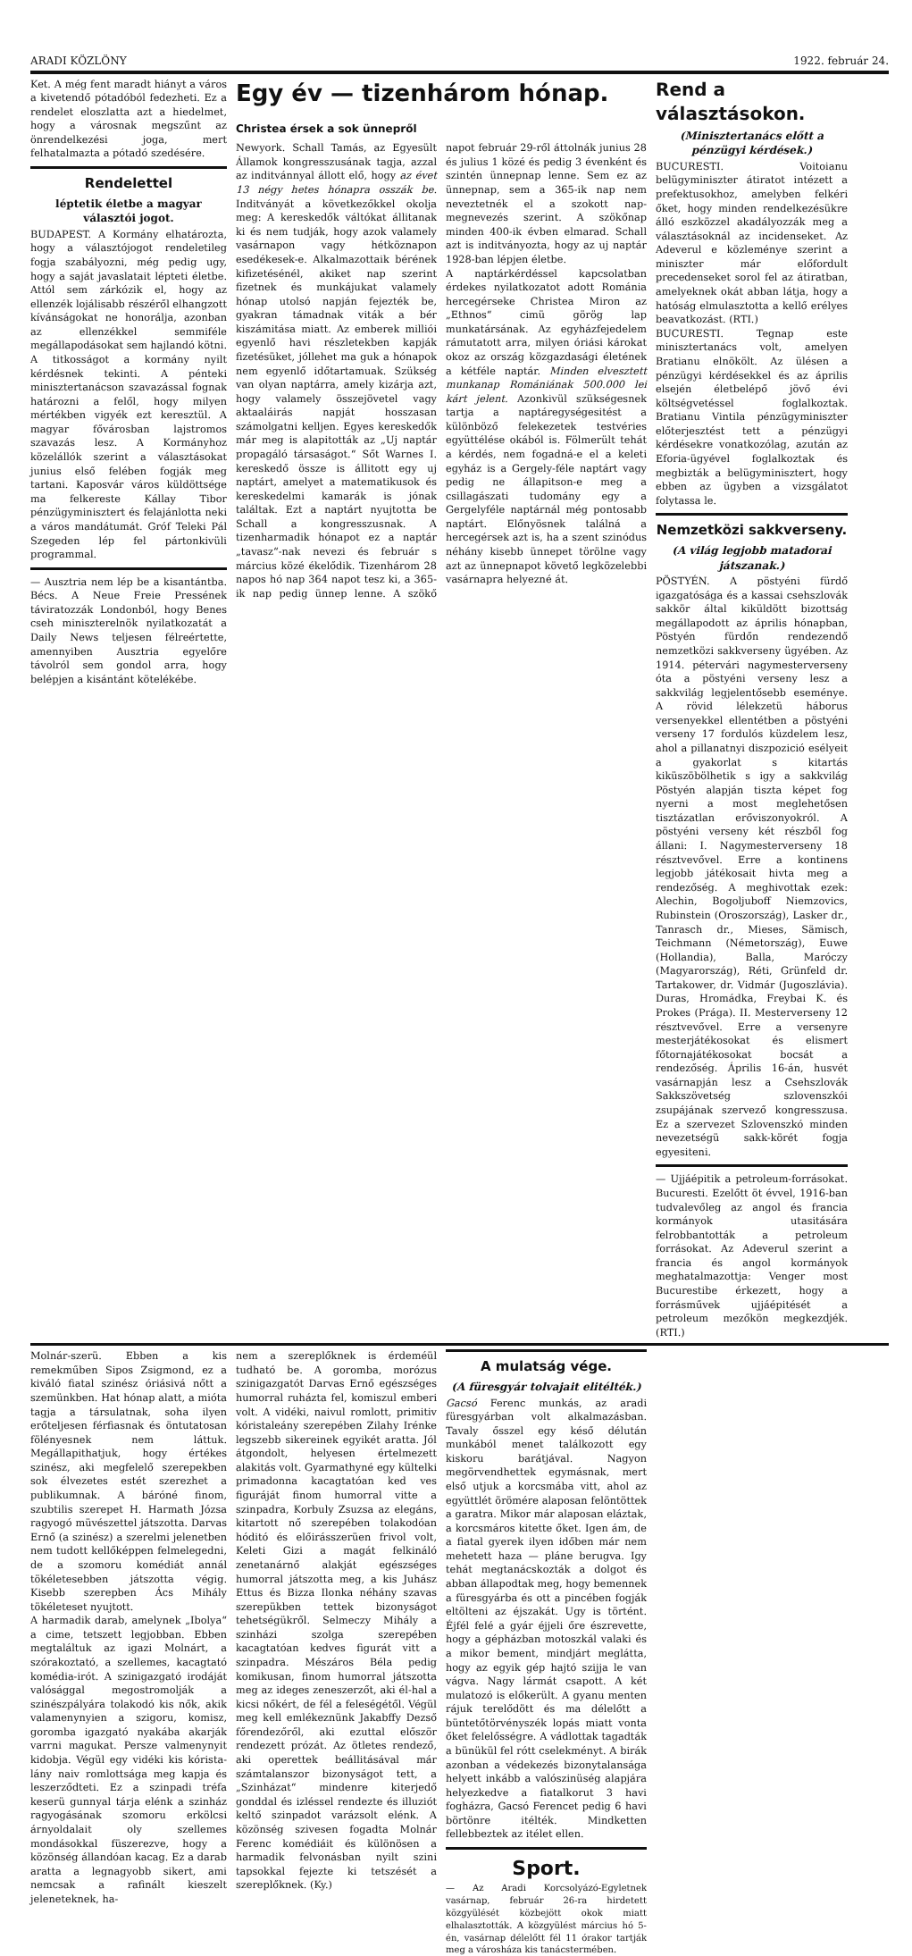ARADI KÖZLÖNY 1922. február 24.
Ket. A még fent maradt hiányt a város a kivetendő pótadóból fedezheti. Ez a rendelet eloszlatta azt a hiedelmet, hogy a városnak megszűnt az önrendelkezési joga, mert felhatalmazta a pótadó szedésére.
Rendelettel
léptetik életbe a magyar választói jogot.
BUDAPEST. A Kormány elhatározta, hogy a választójogot rendeletileg fogja szabályozni, még pedig ugy, hogy a saját javaslatait lépteti életbe. Attól sem zárkózik el, hogy az ellenzék lojálisabb részéről elhangzott kívánságokat ne honorálja, azonban az ellenzékkel semmiféle megállapodásokat sem hajlandó kötni. A titkosságot a kormány nyilt kérdésnek tekinti. A pénteki minisztertanácson szavazással fognak határozni a felől, hogy milyen mértékben vigyék ezt keresztül. A magyar fővárosban lajstromos szavazás lesz. A Kormányhoz közelállók szerint a választásokat junius első felében fogják meg tartani. Kaposvár város küldöttsége ma felkereste Kállay Tibor pénzügyminisztert és felajánlotta neki a város mandátumát. Gróf Teleki Pál Szegeden lép fel pártonkivüli programmal.
— Ausztria nem lép be a kisantántba. Bécs. A Neue Freie Pressének táviratozzák Londonból, hogy Benes cseh miniszterelnök nyilatkozatát a Daily News teljesen félreértette, amennyiben Ausztria egyelőre távolról sem gondol arra, hogy belépjen a kisántánt kötelékébe.
Egy év — tizenhárom hónap. Christea érsek a sok ünnepről
Newyork. Schall Tamás, az Egyesült Államok kongresszusának tagja, azzal az inditvánnyal állott elő, hogy az évet 13 négy hetes hónapra osszák be. Inditványát a következőkkel okolja meg: A kereskedők váltókat állitanak ki és nem tudják, hogy azok valamely vasárnapon vagy hétköznapon esedékesek-e. Alkalmazottaik bérének kifizetésénél, akiket nap szerint fizetnek és munkájukat valamely hónap utolsó napján fejezték be, gyakran támadnak viták a bér kiszámitása miatt. Az emberek milliói egyenlő havi részletekben kapják fizetésüket, jóllehet ma guk a hónapok nem egyenlő időtartamuak. Szükség van olyan naptárra, amely kizárja azt, hogy valamely összejövetel vagy aktaaláirás napját hosszasan számolgatni kelljen. Egyes kereskedők már meg is alapitották az „Uj naptár propagáló társaságot.“ Sőt Warnes I. kereskedő össze is állitott egy uj naptárt, amelyet a matematikusok és kereskedelmi kamarák is jónak találtak. Ezt a naptárt nyujtotta be Schall a kongresszusnak. A tizenharmadik hónapot ez a naptár „tavasz“-nak nevezi és február s március közé ékelődik. Tizenhárom 28 napos hó nap 364 napot tesz ki, a 365-ik nap pedig ünnep lenne. A szökő napot február 29-ről áttolnák junius 28 és julius 1 közé és pedig 3 évenként és szintén ünnepnap lenne. Sem ez az ünnepnap, sem a 365-ik nap nem neveztetnék el a szokott nap-megnevezés szerint. A szökőnap minden 400-ik évben elmarad. Schall azt is inditványozta, hogy az uj naptár 1928-ban lépjen életbe.
A naptárkérdéssel kapcsolatban érdekes nyilatkozatot adott Románia hercegérseke Christea Miron az „Ethnos“ cimü görög lap munkatársának. Az egyházfejedelem rámutatott arra, milyen óriási károkat okoz az ország közgazdasági életének a kétféle naptár. Minden elvesztett munkanap Romániának 500.000 lei kárt jelent. Azonkivül szükségesnek tartja a naptáregységesitést a különböző felekezetek testvéries együttélése okából is. Fölmerült tehát a kérdés, nem fogadná-e el a keleti egyház is a Gergely-féle naptárt vagy pedig ne állapitson-e meg a csillagászati tudomány egy a Gergelyféle naptárnál még pontosabb naptárt. Előnyösnek találná a hercegérsek azt is, ha a szent szinódus néhány kisebb ünnepet törölne vagy azt az ünnepnapot követő legközelebbi vasárnapra helyezné át.
Rend a választásokon.
(Minisztertanács előtt a pénzügyi kérdések.)
BUCURESTI. Voitoianu belügyminiszter átiratot intézett a prefektusokhoz, amelyben felkéri őket, hogy minden rendelkezésükre álló eszközzel akadályozzák meg a választásoknál az incidenseket. Az Adeverul e közleménye szerint a miniszter már előfordult precedenseket sorol fel az átiratban, amelyeknek okát abban látja, hogy a hatóság elmulasztotta a kellő erélyes beavatkozást. (RTI.)
BUCURESTI. Tegnap este minisztertanács volt, amelyen Bratianu elnökölt. Az ülésen a pénzügyi kérdésekkel és az április elsején életbelépő jövő évi költségvetéssel foglalkoztak. Bratianu Vintila pénzügyminiszter előterjesztést tett a pénzügyi kérdésekre vonatkozólag, azután az Eforia-ügyével foglalkoztak és megbizták a belügyminisztert, hogy ebben az ügyben a vizsgálatot folytassa le.
Nemzetközi sakkverseny.
(A világ legjobb matadorai játszanak.)
PÖSTYÉN. A pöstyéni fürdő igazgatósága és a kassai csehszlovák sakkör által kiküldött bizottság megállapodott az április hónapban, Pöstyén fürdőn rendezendő nemzetközi sakkverseny ügyében. Az 1914. pétervári nagymesterverseny óta a pöstyéni verseny lesz a sakkvilág legjelentősebb eseménye. A rövid lélekzetü háborus versenyekkel ellentétben a pöstyéni verseny 17 fordulós küzdelem lesz, ahol a pillanatnyi diszpozició esélyeit a gyakorlat s kitartás kiküszöbölhetik s igy a sakkvilág Pöstyén alapján tiszta képet fog nyerni a most meglehetősen tisztázatlan erőviszonyokról. A pöstyéni verseny két részből fog állani: I. Nagymesterverseny 18 résztvevővel. Erre a kontinens legjobb játékosait hivta meg a rendezőség. A meghivottak ezek: Alechin, Bogoljuboff Niemzovics, Rubinstein (Oroszország), Lasker dr., Tanrasch dr., Mieses, Sämisch, Teichmann (Németország), Euwe (Hollandia), Balla, Maróczy (Magyarország), Réti, Grünfeld dr. Tartakower, dr. Vidmár (Jugoszlávia). Duras, Hromádka, Freybai K. és Prokes (Prága). II. Mesterverseny 12 résztvevővel. Erre a versenyre mesterjátékosokat és elismert főtornajátékosokat bocsát a rendezőség. Április 16-án, husvét vasárnapján lesz a Csehszlovák Sakkszövetség szlovenszkói zsupájának szervező kongresszusa. Ez a szervezet Szlovenszkó minden nevezetségü sakk-körét fogja egyesiteni.
— Ujjáépitik a petroleum-forrásokat. Bucuresti. Ezelőtt öt évvel, 1916-ban tudvalevőleg az angol és francia kormányok utasitására felrobbantották a petroleum forrásokat. Az Adeverul szerint a francia és angol kormányok meghatalmazottja: Venger most Bucurestibe érkezett, hogy a forrásművek ujjáépitését a petroleum mezőkön megkezdjék. (RTI.)
Molnár-szerü. Ebben a kis remekműben Sipos Zsigmond, ez a kiváló fiatal szinész óriásivá nőtt a szemünkben. Hat hónap alatt, a mióta tagja a társulatnak, soha ilyen erőteljesen férfiasnak és öntutatosan fölényesnek nem láttuk. Megállapithatjuk, hogy értékes szinész, aki megfelelő szerepekben sok élvezetes estét szerezhet a publikumnak. A báróné finom, szubtilis szerepet H. Harmath Józsa ragyogó müvészettel játszotta. Darvas Ernő (a szinész) a szerelmi jelenetben nem tudott kellőképpen felmelegedni, de a szomoru komédiát annál tökéletesebben játszotta végig. Kisebb szerepben Ács Mihály tökéleteset nyujtott.
A harmadik darab, amelynek „Ibolya“ a cime, tetszett legjobban. Ebben megtaláltuk az igazi Molnárt, a szórakoztató, a szellemes, kacagtató komédia-irót. A szinigazgató irodáját valósággal megostromolják a szinészpályára tolakodó kis nők, akik valamenynyien a szigoru, komisz, goromba igazgató nyakába akarják varrni magukat. Persze valmenynyit kidobja. Végül egy vidéki kis kórista-lány naiv romlottsága meg kapja és leszerződteti. Ez a szinpadi tréfa keserü gunnyal tárja elénk a szinház ragyogásának szomoru erkölcsi árnyoldalait oly szellemes mondásokkal füszerezve, hogy a közönség állandóan kacag. Ez a darab aratta a legnagyobb sikert, ami nemcsak a rafinált kieszelt jeleneteknek, ha-
nem a szereplőknek is érdeméül tudható be. A goromba, morózus szinigazgatót Darvas Ernő egészséges humorral ruházta fel, komiszul emberi volt. A vidéki, naivul romlott, primitiv kóristaleány szerepében Zilahy Irénke legszebb sikereinek egyikét aratta. Jól átgondolt, helyesen értelmezett alakitás volt. Gyarmathyné egy kültelki primadonna kacagtatóan ked ves figuráját finom humorral vitte a szinpadra, Korbuly Zsuzsa az elegáns, kitartott nő szerepében tolakodóan hóditó és előirásszerüen frivol volt, Keleti Gizi a magát felkináló zenetanárnő alakját egészséges humorral játszotta meg, a kis Juhász Ettus és Bizza Ilonka néhány szavas szerepükben tettek bizonyságot tehetségükről. Selmeczy Mihály a szinházi szolga szerepében kacagtatóan kedves figurát vitt a szinpadra. Mészáros Béla pedig komikusan, finom humorral játszotta meg az ideges zeneszerzőt, aki él-hal a kicsi nőkért, de fél a feleségétől. Végül meg kell emlékeznünk Jakabffy Dezső főrendezőről, aki ezuttal először rendezett prózát. Az ötletes rendező, aki operettek beállitásával már számtalanszor bizonyságot tett, a „Szinházat“ mindenre kiterjedő gonddal és izléssel rendezte és illuziót keltő szinpadot varázsolt elénk. A közönség szivesen fogadta Molnár Ferenc komédiáit és különösen a harmadik felvonásban nyilt szini tapsokkal fejezte ki tetszését a szereplőknek. (Ky.)
A mulatság vége.
(A füresgyár tolvajait elitélték.)
Gacsó Ferenc munkás, az aradi füresgyárban volt alkalmazásban. Tavaly ősszel egy késő délután munkából menet találkozott egy kiskoru barátjával. Nagyon megörvendhettek egymásnak, mert első utjuk a korcsmába vitt, ahol az együttlét örömére alaposan felöntöttek a garatra. Mikor már alaposan eláztak, a korcsmáros kitette őket. Igen ám, de a fiatal gyerek ilyen időben már nem mehetett haza — pláne berugva. Igy tehát megtanácskozták a dolgot és abban állapodtak meg, hogy bemennek a füresgyárba és ott a pincében fogják eltölteni az éjszakát. Ugy is történt. Éjfél felé a gyár éjjeli őre észrevette, hogy a gépházban motoszkál valaki és a mikor bement, mindjárt meglátta, hogy az egyik gép hajtó szijja le van vágva. Nagy lármát csapott. A két mulatozó is előkerült. A gyanu menten rájuk terelődött és ma délelőtt a büntetőtörvényszék lopás miatt vonta őket felelősségre. A vádlottak tagadták a bünükül fel rótt cselekményt. A birák azonban a védekezés bizonytalansága helyett inkább a valószinüség alapjára helyezkedve a fiatalkorut 3 havi fogházra, Gacsó Ferencet pedig 6 havi börtönre itélték. Mindketten fellebbeztek az itélet ellen.
Sport.
— Az Aradi Korcsolyázó-Egyletnek vasárnap, február 26-ra hirdetett közgyülését közbejött okok miatt elhalasztották. A közgyülést március hó 5-én, vasárnap délelőtt fél 11 órakor tartják meg a városháza kis tanácstermében.